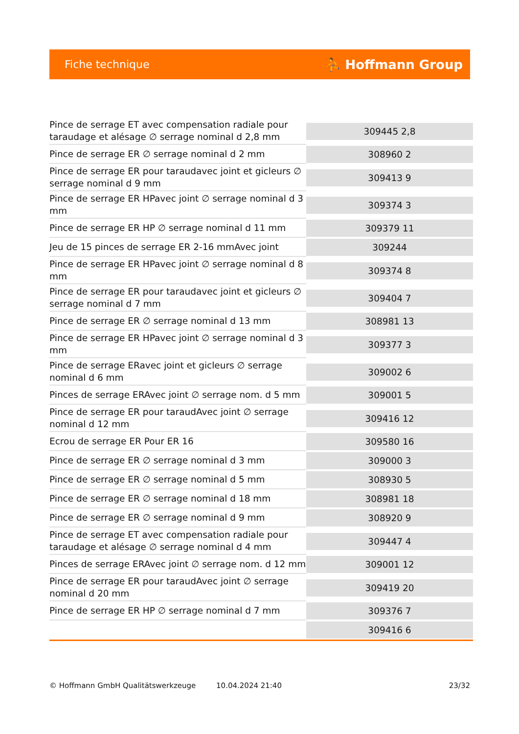Fiche technique ⛹ Hoffmann Group
| Pince de serrage ET avec compensation radiale pour taraudage et alésage ∅ serrage nominal d 2,8 mm | 309445 2,8 |
| Pince de serrage ER ∅ serrage nominal d 2 mm | 308960 2 |
| Pince de serrage ER pour taraudavec joint et gicleurs ∅ serrage nominal d 9 mm | 309413 9 |
| Pince de serrage ER HPavec joint ∅ serrage nominal d 3 mm | 309374 3 |
| Pince de serrage ER HP ∅ serrage nominal d 11 mm | 309379 11 |
| Jeu de 15 pinces de serrage ER 2-16 mmAvec joint | 309244 |
| Pince de serrage ER HPavec joint ∅ serrage nominal d 8 mm | 309374 8 |
| Pince de serrage ER pour taraudavec joint et gicleurs ∅ serrage nominal d 7 mm | 309404 7 |
| Pince de serrage ER ∅ serrage nominal d 13 mm | 308981 13 |
| Pince de serrage ER HPavec joint ∅ serrage nominal d 3 mm | 309377 3 |
| Pince de serrage ERavec joint et gicleurs ∅ serrage nominal d 6 mm | 309002 6 |
| Pinces de serrage ERAvec joint ∅ serrage nom. d 5 mm | 309001 5 |
| Pince de serrage ER pour taraudAvec joint ∅ serrage nominal d 12 mm | 309416 12 |
| Ecrou de serrage ER Pour ER 16 | 309580 16 |
| Pince de serrage ER ∅ serrage nominal d 3 mm | 309000 3 |
| Pince de serrage ER ∅ serrage nominal d 5 mm | 308930 5 |
| Pince de serrage ER ∅ serrage nominal d 18 mm | 308981 18 |
| Pince de serrage ER ∅ serrage nominal d 9 mm | 308920 9 |
| Pince de serrage ET avec compensation radiale pour taraudage et alésage ∅ serrage nominal d 4 mm | 309447 4 |
| Pinces de serrage ERAvec joint ∅ serrage nom. d 12 mm | 309001 12 |
| Pince de serrage ER pour taraudAvec joint ∅ serrage nominal d 20 mm | 309419 20 |
| Pince de serrage ER HP ∅ serrage nominal d 7 mm | 309376 7 |
| | 309416 6 |
© Hoffmann GmbH Qualitätswerkzeuge 10.04.2024 21:40 23/32